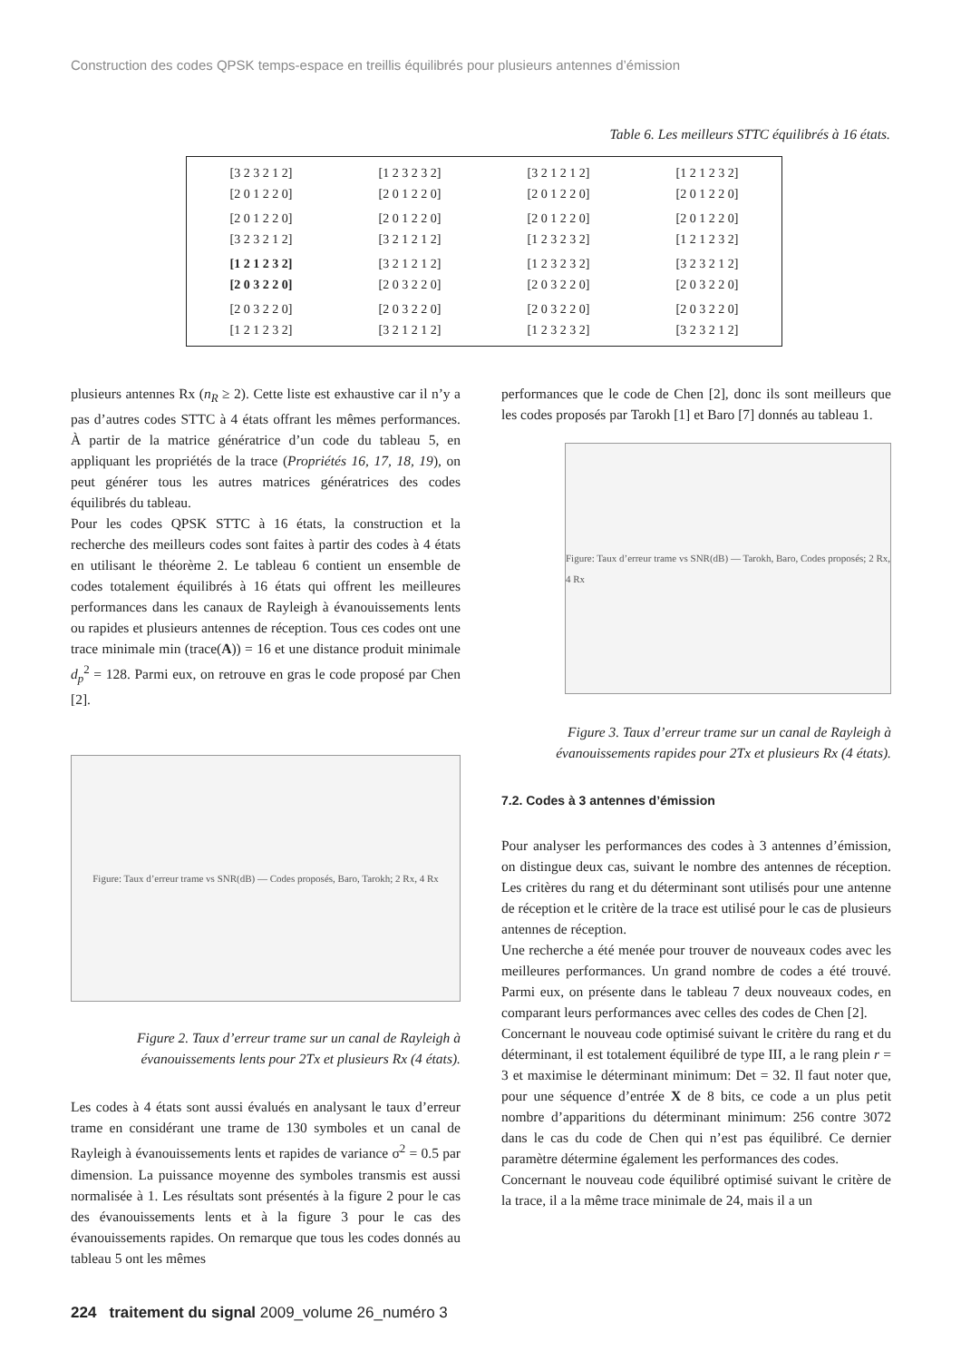Construction des codes QPSK temps-espace en treillis équilibrés pour plusieurs antennes d’émission
Table 6. Les meilleurs STTC équilibrés à 16 états.
| [3 2 3 2 1 2] [2 0 1 2 2 0] | [1 2 3 2 3 2] [2 0 1 2 2 0] | [3 2 1 2 1 2] [2 0 1 2 2 0] | [1 2 1 2 3 2] [2 0 1 2 2 0] |
| [2 0 1 2 2 0] [3 2 3 2 1 2] | [2 0 1 2 2 0] [3 2 1 2 1 2] | [2 0 1 2 2 0] [1 2 3 2 3 2] | [2 0 1 2 2 0] [1 2 1 2 3 2] |
| [1 2 1 2 3 2] [2 0 3 2 2 0] | [3 2 1 2 1 2] [2 0 3 2 2 0] | [1 2 3 2 3 2] [2 0 3 2 2 0] | [3 2 3 2 1 2] [2 0 3 2 2 0] |
| [2 0 3 2 2 0] [1 2 1 2 3 2] | [2 0 3 2 2 0] [3 2 1 2 1 2] | [2 0 3 2 2 0] [1 2 3 2 3 2] | [2 0 3 2 2 0] [3 2 3 2 1 2] |
plusieurs antennes Rx (n<sub>R</sub> ≥ 2). Cette liste est exhaustive car il n’y a pas d’autres codes STTC à 4 états offrant les mêmes performances. À partir de la matrice génératrice d’un code du tableau 5, en appliquant les propriétés de la trace (Propriétés 16, 17, 18, 19), on peut générer tous les autres matrices génératrices des codes équilibrés du tableau.
Pour les codes QPSK STTC à 16 états, la construction et la recherche des meilleurs codes sont faites à partir des codes à 4 états en utilisant le théorème 2. Le tableau 6 contient un ensemble de codes totalement équilibrés à 16 états qui offrent les meilleures performances dans les canaux de Rayleigh à évanouissements lents ou rapides et plusieurs antennes de réception. Tous ces codes ont une trace minimale min (trace(A)) = 16 et une distance produit minimale d<sub>p</sub><sup>2</sup> = 128. Parmi eux, on retrouve en gras le code proposé par Chen [2].
Figure: Taux d’erreur trame vs SNR(dB) — Codes proposés, Baro, Tarokh; 2 Rx, 4 Rx
Figure 2. Taux d’erreur trame sur un canal de Rayleigh à évanouissements lents pour 2Tx et plusieurs Rx (4 états).
Les codes à 4 états sont aussi évalués en analysant le taux d’erreur trame en considérant une trame de 130 symboles et un canal de Rayleigh à évanouissements lents et rapides de variance σ<sup>2</sup> = 0.5 par dimension. La puissance moyenne des symboles transmis est aussi normalisée à 1. Les résultats sont présentés à la figure 2 pour le cas des évanouissements lents et à la figure 3 pour le cas des évanouissements rapides. On remarque que tous les codes donnés au tableau 5 ont les mêmes
performances que le code de Chen [2], donc ils sont meilleurs que les codes proposés par Tarokh [1] et Baro [7] donnés au tableau 1.
Figure: Taux d’erreur trame vs SNR(dB) — Tarokh, Baro, Codes proposés; 2 Rx, 4 Rx
Figure 3. Taux d’erreur trame sur un canal de Rayleigh à évanouissements rapides pour 2Tx et plusieurs Rx (4 états).
7.2. Codes à 3 antennes d’émission
Pour analyser les performances des codes à 3 antennes d’émission, on distingue deux cas, suivant le nombre des antennes de réception. Les critères du rang et du déterminant sont utilisés pour une antenne de réception et le critère de la trace est utilisé pour le cas de plusieurs antennes de réception.
Une recherche a été menée pour trouver de nouveaux codes avec les meilleures performances. Un grand nombre de codes a été trouvé. Parmi eux, on présente dans le tableau 7 deux nouveaux codes, en comparant leurs performances avec celles des codes de Chen [2].
Concernant le nouveau code optimisé suivant le critère du rang et du déterminant, il est totalement équilibré de type III, a le rang plein r = 3 et maximise le déterminant minimum: Det = 32. Il faut noter que, pour une séquence d’entrée X de 8 bits, ce code a un plus petit nombre d’apparitions du déterminant minimum: 256 contre 3072 dans le cas du code de Chen qui n’est pas équilibré. Ce dernier paramètre détermine également les performances des codes.
Concernant le nouveau code équilibré optimisé suivant le critère de la trace, il a la même trace minimale de 24, mais il a un
224 traitement du signal 2009_volume 26_numéro 3